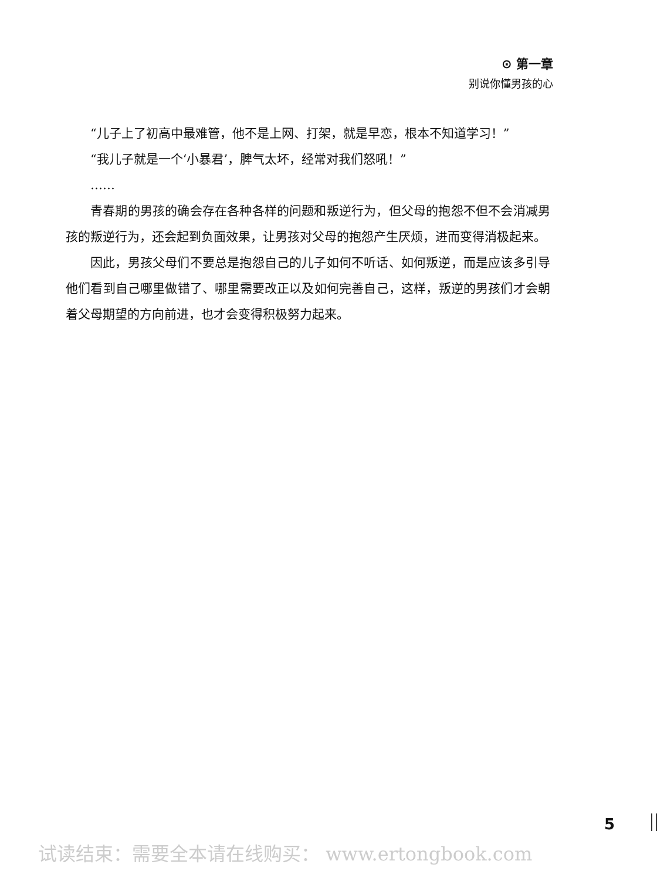⊙ 第一章
别说你懂男孩的心
“儿子上了初高中最难管，他不是上网、打架，就是早恋，根本不知道学习！”
“我儿子就是一个‘小暴君’，脾气太坏，经常对我们怒吼！”
……
青春期的男孩的确会存在各种各样的问题和叛逆行为，但父母的抱怨不但不会消减男孩的叛逆行为，还会起到负面效果，让男孩对父母的抱怨产生厌烦，进而变得消极起来。
因此，男孩父母们不要总是抱怨自己的儿子如何不听话、如何叛逆，而是应该多引导他们看到自己哪里做错了、哪里需要改正以及如何完善自己，这样，叛逆的男孩们才会朝着父母期望的方向前进，也才会变得积极努力起来。
5
试读结束：需要全本请在线购买： www.ertongbook.com